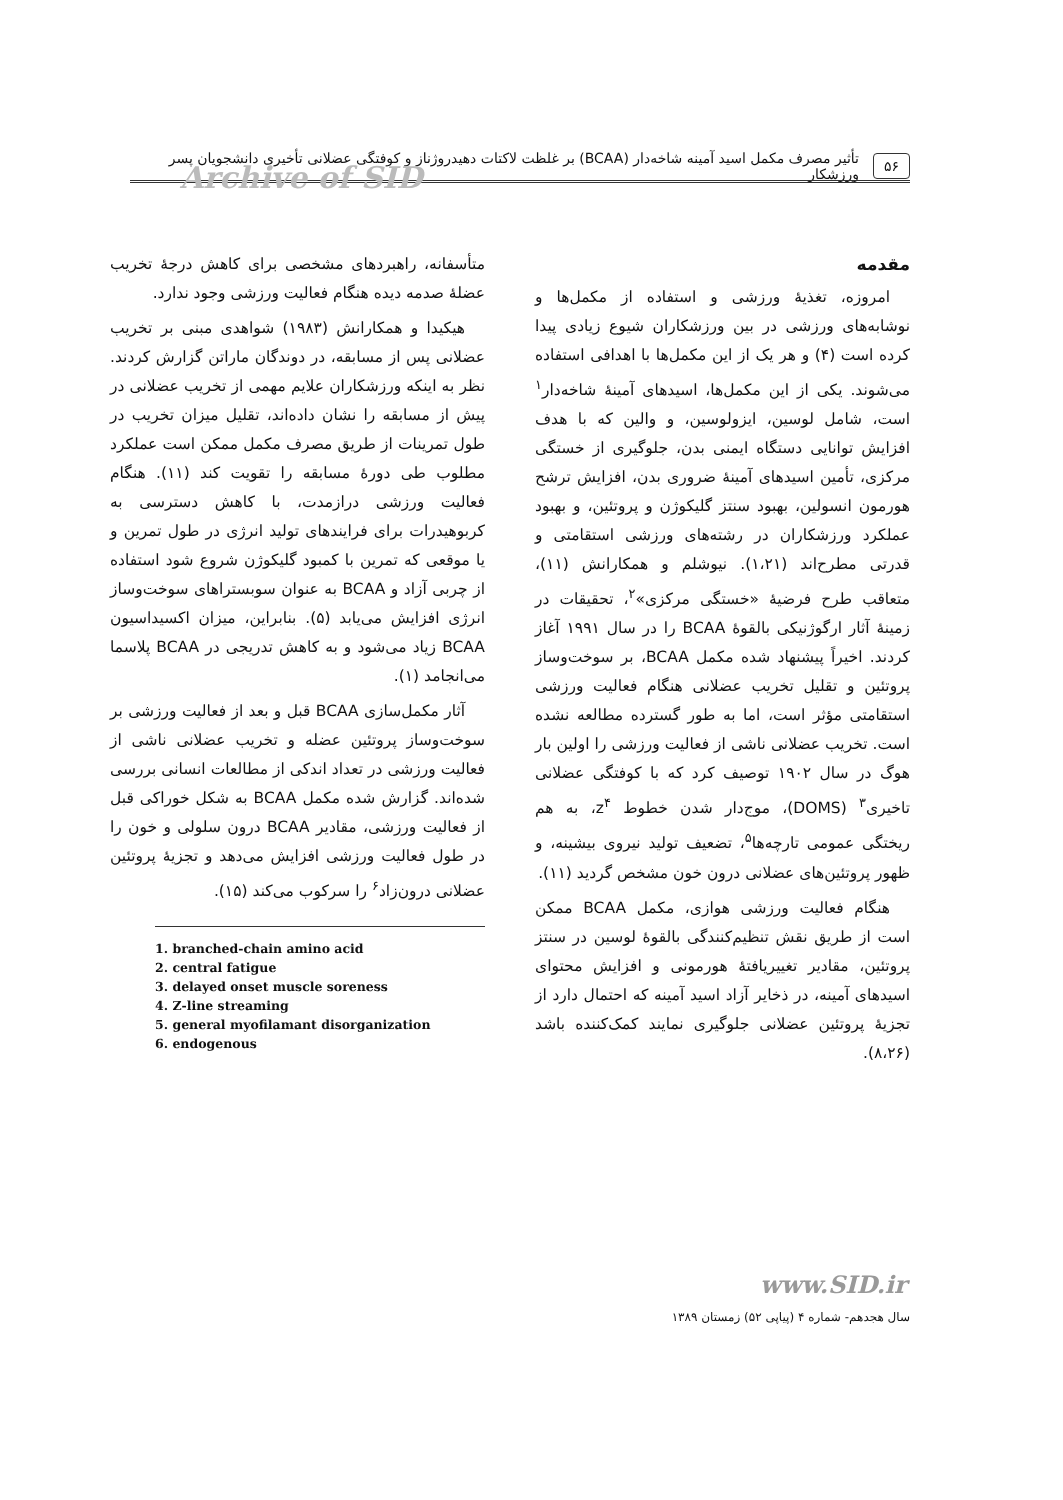۵۶ تأثیر مصرف مکمل اسید آمینه شاخه‌دار (BCAA) بر غلظت لاکتات دهیدروژناز و کوفتگی عضلانی تأخیری دانشجویان پسر ورزشکار
Archive of SID
مقدمه
امروزه، تغذیهٔ ورزشی و استفاده از مکمل‌ها و نوشابه‌های ورزشی در بین ورزشکاران شیوع زیادی پیدا کرده است (۴) و هر یک از این مکمل‌ها با اهدافی استفاده می‌شوند. یکی از این مکمل‌ها، اسیدهای آمینهٔ شاخه‌دار<sup>۱</sup> است، شامل لوسین، ایزولوسین، و والین که با هدف افزایش توانایی دستگاه ایمنی بدن، جلوگیری از خستگی مرکزی، تأمین اسیدهای آمینهٔ ضروری بدن، افزایش ترشح هورمون انسولین، بهبود سنتز گلیکوژن و پروتئین، و بهبود عملکرد ورزشکاران در رشته‌های ورزشی استقامتی و قدرتی مطرح‌اند (۱،۲۱). نیوشلم و همکارانش (۱۱)، متعاقب طرح فرضیهٔ «خستگی مرکزی»<sup>۲</sup>، تحقیقات در زمینهٔ آثار ارگوژنیکی بالقوهٔ BCAA را در سال ۱۹۹۱ آغاز کردند. اخیراً پیشنهاد شده مکمل BCAA، بر سوخت‌وساز پروتئین و تقلیل تخریب عضلانی هنگام فعالیت ورزشی استقامتی مؤثر است، اما به طور گسترده مطالعه نشده است. تخریب عضلانی ناشی از فعالیت ورزشی را اولین بار هوگ در سال ۱۹۰۲ توصیف کرد که با کوفتگی عضلانی تاخیری<sup>۳</sup> (DOMS)، موج‌دار شدن خطوط z<sup>۴</sup>، به هم ریختگی عمومی تارچه‌ها<sup>۵</sup>، تضعیف تولید نیروی بیشینه، و ظهور پروتئین‌های عضلانی درون خون مشخص گردید (۱۱).
هنگام فعالیت ورزشی هوازی، مکمل BCAA ممکن است از طریق نقش تنظیم‌کنندگی بالقوهٔ لوسین در سنتز پروتئین، مقادیر تغییریافتهٔ هورمونی و افزایش محتوای اسیدهای آمینه، در ذخایر آزاد اسید آمینه که احتمال دارد از تجزیهٔ پروتئین عضلانی جلوگیری نمایند کمک‌کننده باشد (۸،۲۶).
متأسفانه، راهبردهای مشخصی برای کاهش درجهٔ تخریب عضلهٔ صدمه دیده هنگام فعالیت ورزشی وجود ندارد.
هیکیدا و همکارانش (۱۹۸۳) شواهدی مبنی بر تخریب عضلانی پس از مسابقه، در دوندگان ماراتن گزارش کردند. نظر به اینکه ورزشکاران علایم مهمی از تخریب عضلانی در پیش از مسابقه را نشان داده‌اند، تقلیل میزان تخریب در طول تمرینات از طریق مصرف مکمل ممکن است عملکرد مطلوب طی دورهٔ مسابقه را تقویت کند (۱۱). هنگام فعالیت ورزشی درازمدت، با کاهش دسترسی به کربوهیدرات برای فرایندهای تولید انرژی در طول تمرین و یا موقعی که تمرین با کمبود گلیکوژن شروع شود استفاده از چربی آزاد و BCAA به عنوان سوبستراهای سوخت‌وساز انرژی افزایش می‌یابد (۵). بنابراین، میزان اکسیداسیون BCAA زیاد می‌شود و به کاهش تدریجی در BCAA پلاسما می‌انجامد (۱).
آثار مکمل‌سازی BCAA قبل و بعد از فعالیت ورزشی بر سوخت‌وساز پروتئین عضله و تخریب عضلانی ناشی از فعالیت ورزشی در تعداد اندکی از مطالعات انسانی بررسی شده‌اند. گزارش شده مکمل BCAA به شکل خوراکی قبل از فعالیت ورزشی، مقادیر BCAA درون سلولی و خون را در طول فعالیت ورزشی افزایش می‌دهد و تجزیهٔ پروتئین عضلانی درون‌زاد<sup>۶</sup> را سرکوب می‌کند (۱۵).
1. branched-chain amino acid
2. central fatigue
3. delayed onset muscle soreness
4. Z-line streaming
5. general myofilamant disorganization
6. endogenous
www.SID.ir
سال هجدهم- شماره ۴ (پیاپی ۵۲) زمستان ۱۳۸۹